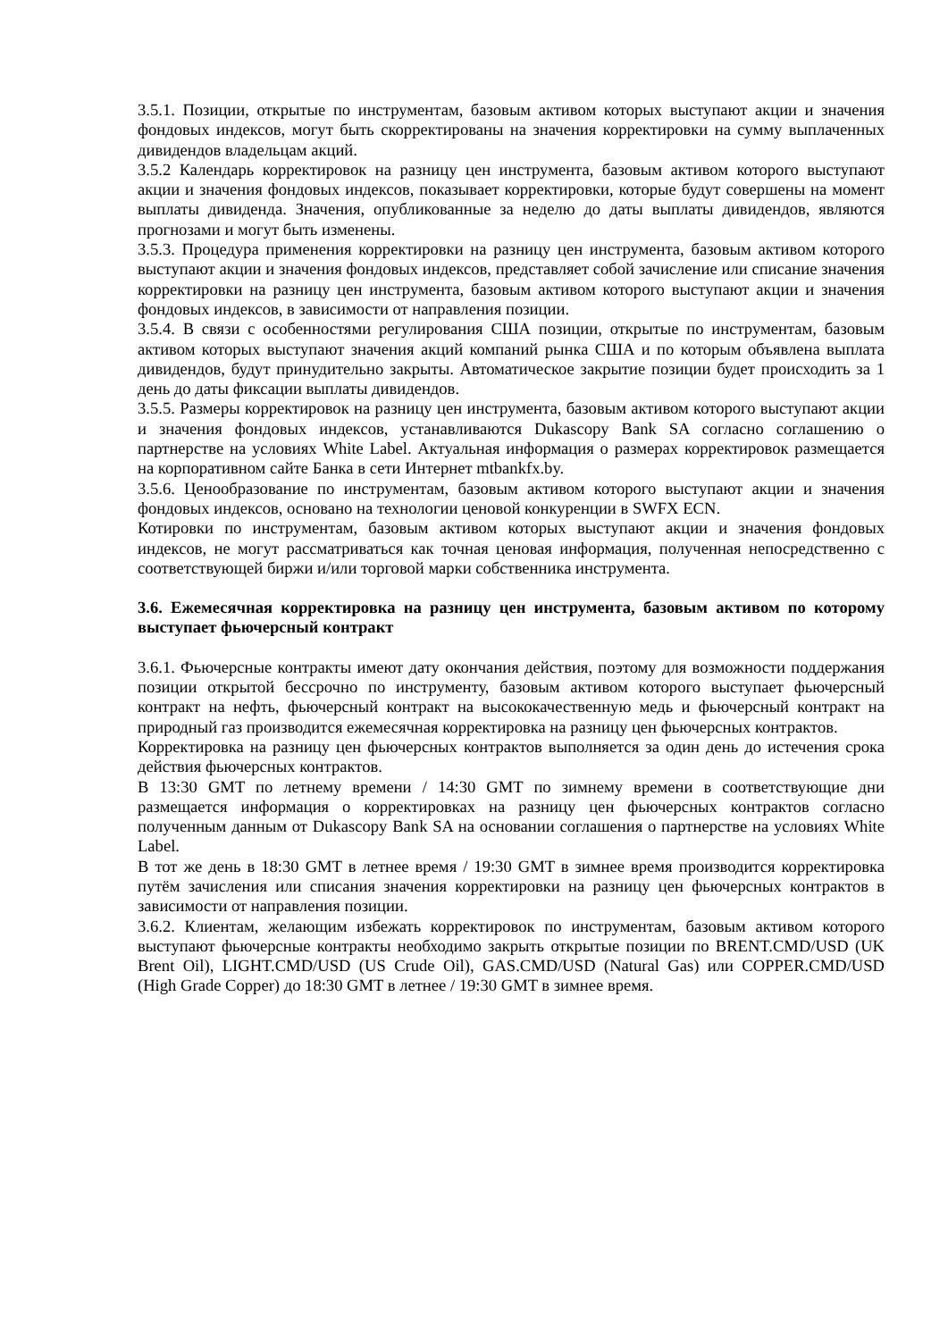3.5.1. Позиции, открытые по инструментам, базовым активом которых выступают акции и значения фондовых индексов, могут быть скорректированы на значения корректировки на сумму выплаченных дивидендов владельцам акций.
3.5.2 Календарь корректировок на разницу цен инструмента, базовым активом которого выступают акции и значения фондовых индексов, показывает корректировки, которые будут совершены на момент выплаты дивиденда. Значения, опубликованные за неделю до даты выплаты дивидендов, являются прогнозами и могут быть изменены.
3.5.3. Процедура применения корректировки на разницу цен инструмента, базовым активом которого выступают акции и значения фондовых индексов, представляет собой зачисление или списание значения корректировки на разницу цен инструмента, базовым активом которого выступают акции и значения фондовых индексов, в зависимости от направления позиции.
3.5.4. В связи с особенностями регулирования США позиции, открытые по инструментам, базовым активом которых выступают значения акций компаний рынка США и по которым объявлена выплата дивидендов, будут принудительно закрыты. Автоматическое закрытие позиции будет происходить за 1 день до даты фиксации выплаты дивидендов.
3.5.5. Размеры корректировок на разницу цен инструмента, базовым активом которого выступают акции и значения фондовых индексов, устанавливаются Dukascopy Bank SA согласно соглашению о партнерстве на условиях White Label. Актуальная информация о размерах корректировок размещается на корпоративном сайте Банка в сети Интернет mtbankfx.by.
3.5.6. Ценообразование по инструментам, базовым активом которого выступают акции и значения фондовых индексов, основано на технологии ценовой конкуренции в SWFX ECN.
Котировки по инструментам, базовым активом которых выступают акции и значения фондовых индексов, не могут рассматриваться как точная ценовая информация, полученная непосредственно с соответствующей биржи и/или торговой марки собственника инструмента.
3.6. Ежемесячная корректировка на разницу цен инструмента, базовым активом по которому выступает фьючерсный контракт
3.6.1. Фьючерсные контракты имеют дату окончания действия, поэтому для возможности поддержания позиции открытой бессрочно по инструменту, базовым активом которого выступает фьючерсный контракт на нефть, фьючерсный контракт на высококачественную медь и фьючерсный контракт на природный газ производится ежемесячная корректировка на разницу цен фьючерсных контрактов.
Корректировка на разницу цен фьючерсных контрактов выполняется за один день до истечения срока действия фьючерсных контрактов.
В 13:30 GMT по летнему времени / 14:30 GMT по зимнему времени в соответствующие дни размещается информация о корректировках на разницу цен фьючерсных контрактов согласно полученным данным от Dukascopy Bank SA на основании соглашения о партнерстве на условиях White Label.
В тот же день в 18:30 GMT в летнее время / 19:30 GMT в зимнее время производится корректировка путём зачисления или списания значения корректировки на разницу цен фьючерсных контрактов в зависимости от направления позиции.
3.6.2. Клиентам, желающим избежать корректировок по инструментам, базовым активом которого выступают фьючерсные контракты необходимо закрыть открытые позиции по BRENT.CMD/USD (UK Brent Oil), LIGHT.CMD/USD (US Crude Oil), GAS.CMD/USD (Natural Gas) или COPPER.CMD/USD (High Grade Copper) до 18:30 GMT в летнее / 19:30 GMT в зимнее время.